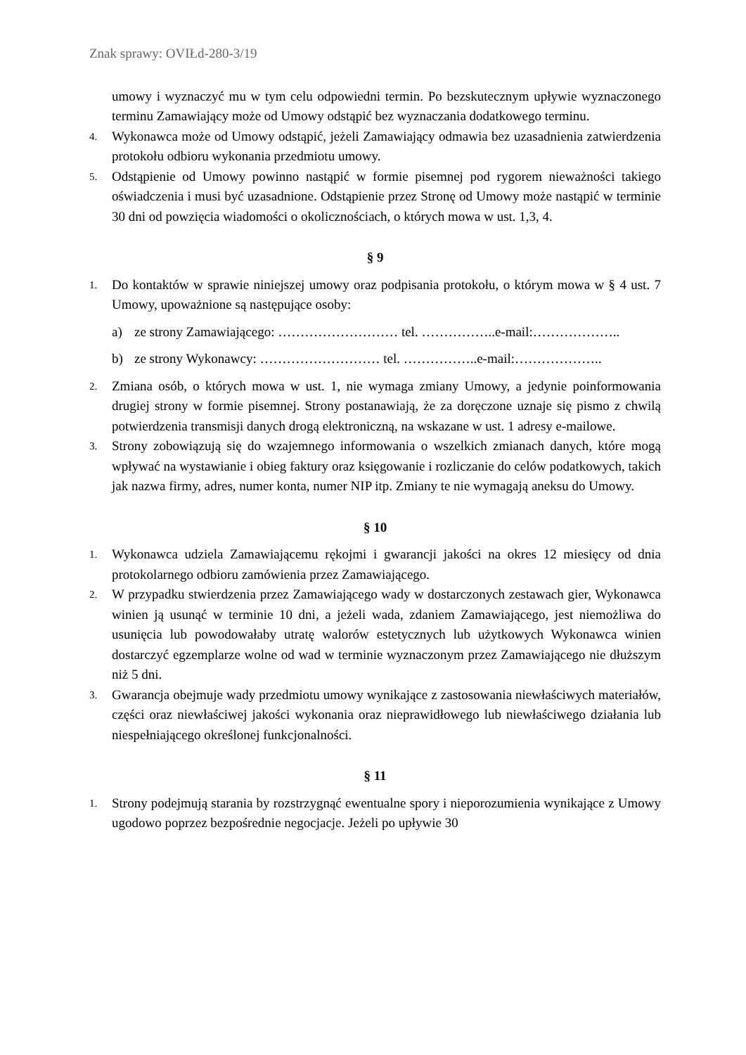Znak sprawy: OVIŁd-280-3/19
umowy i wyznaczyć mu w tym celu odpowiedni termin. Po bezskutecznym upływie wyznaczonego terminu Zamawiający może od Umowy odstąpić bez wyznaczania dodatkowego terminu.
4. Wykonawca może od Umowy odstąpić, jeżeli Zamawiający odmawia bez uzasadnienia zatwierdzenia protokołu odbioru wykonania przedmiotu umowy.
5. Odstąpienie od Umowy powinno nastąpić w formie pisemnej pod rygorem nieważności takiego oświadczenia i musi być uzasadnione. Odstąpienie przez Stronę od Umowy może nastąpić w terminie 30 dni od powzięcia wiadomości o okolicznościach, o których mowa w ust. 1,3, 4.
§ 9
1. Do kontaktów w sprawie niniejszej umowy oraz podpisania protokołu, o którym mowa w § 4 ust. 7 Umowy, upoważnione są następujące osoby:
a) ze strony Zamawiającego: ……………………… tel. ……………..e-mail:………………..
b) ze strony Wykonawcy: ……………………… tel. ……………..e-mail:………………..
2. Zmiana osób, o których mowa w ust. 1, nie wymaga zmiany Umowy, a jedynie poinformowania drugiej strony w formie pisemnej. Strony postanawiają, że za doręczone uznaje się pismo z chwilą potwierdzenia transmisji danych drogą elektroniczną, na wskazane w ust. 1 adresy e-mailowe.
3. Strony zobowiązują się do wzajemnego informowania o wszelkich zmianach danych, które mogą wpływać na wystawianie i obieg faktury oraz księgowanie i rozliczanie do celów podatkowych, takich jak nazwa firmy, adres, numer konta, numer NIP itp. Zmiany te nie wymagają aneksu do Umowy.
§ 10
1. Wykonawca udziela Zamawiającemu rękojmi i gwarancji jakości na okres 12 miesięcy od dnia protokolarnego odbioru zamówienia przez Zamawiającego.
2. W przypadku stwierdzenia przez Zamawiającego wady w dostarczonych zestawach gier, Wykonawca winien ją usunąć w terminie 10 dni, a jeżeli wada, zdaniem Zamawiającego, jest niemożliwa do usunięcia lub powodowałaby utratę walorów estetycznych lub użytkowych Wykonawca winien dostarczyć egzemplarze wolne od wad w terminie wyznaczonym przez Zamawiającego nie dłuższym niż 5 dni.
3. Gwarancja obejmuje wady przedmiotu umowy wynikające z zastosowania niewłaściwych materiałów, części oraz niewłaściwej jakości wykonania oraz nieprawidłowego lub niewłaściwego działania lub niespełniającego określonej funkcjonalności.
§ 11
1. Strony podejmują starania by rozstrzygnąć ewentualne spory i nieporozumienia wynikające z Umowy ugodowo poprzez bezpośrednie negocjacje. Jeżeli po upływie 30